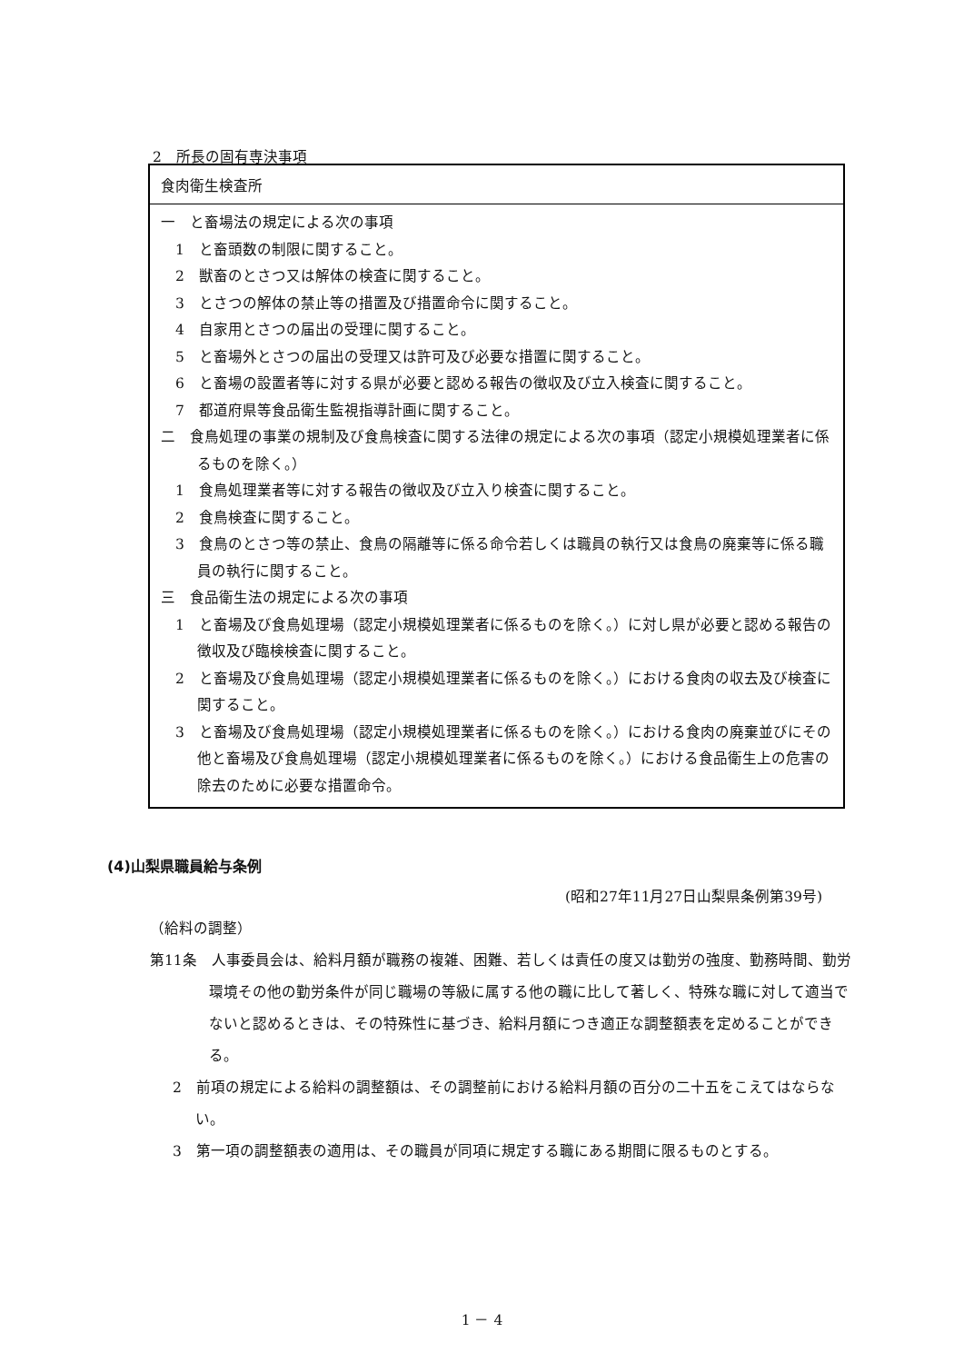2　所長の固有専決事項
| 食肉衛生検査所 |
| --- |
| 一 と畜場法の規定による次の事項 1 と畜頭数の制限に関すること。 2 獣畜のとさつ又は解体の検査に関すること。 3 とさつの解体の禁止等の措置及び措置命令に関すること。 4 自家用とさつの届出の受理に関すること。 5 と畜場外とさつの届出の受理又は許可及び必要な措置に関すること。 6 と畜場の設置者等に対する県が必要と認める報告の徴収及び立入検査に関すること。 7 都道府県等食品衛生監視指導計画に関すること。 二 食鳥処理の事業の規制及び食鳥検査に関する法律の規定による次の事項（認定小規模処理業者に係るものを除く。） 1 食鳥処理業者等に対する報告の徴収及び立入り検査に関すること。 2 食鳥検査に関すること。 3 食鳥のとさつ等の禁止、食鳥の隔離等に係る命令若しくは職員の執行又は食鳥の廃棄等に係る職員の執行に関すること。 三 食品衛生法の規定による次の事項 1 と畜場及び食鳥処理場（認定小規模処理業者に係るものを除く。）に対し県が必要と認める報告の徴収及び臨検検査に関すること。 2 と畜場及び食鳥処理場（認定小規模処理業者に係るものを除く。）における食肉の収去及び検査に関すること。 3 と畜場及び食鳥処理場（認定小規模処理業者に係るものを除く。）における食肉の廃棄並びにその他と畜場及び食鳥処理場（認定小規模処理業者に係るものを除く。）における食品衛生上の危害の除去のために必要な措置命令。 |
(4)山梨県職員給与条例
(昭和27年11月27日山梨県条例第39号)
（給料の調整）
第11条　人事委員会は、給料月額が職務の複雑、困難、若しくは責任の度又は勤労の強度、勤務時間、勤労環境その他の勤労条件が同じ職場の等級に属する他の職に比して著しく、特殊な職に対して適当でないと認めるときは、その特殊性に基づき、給料月額につき適正な調整額表を定めることができる。
2　前項の規定による給料の調整額は、その調整前における給料月額の百分の二十五をこえてはならない。
3　第一項の調整額表の適用は、その職員が同項に規定する職にある期間に限るものとする。
1 － 4